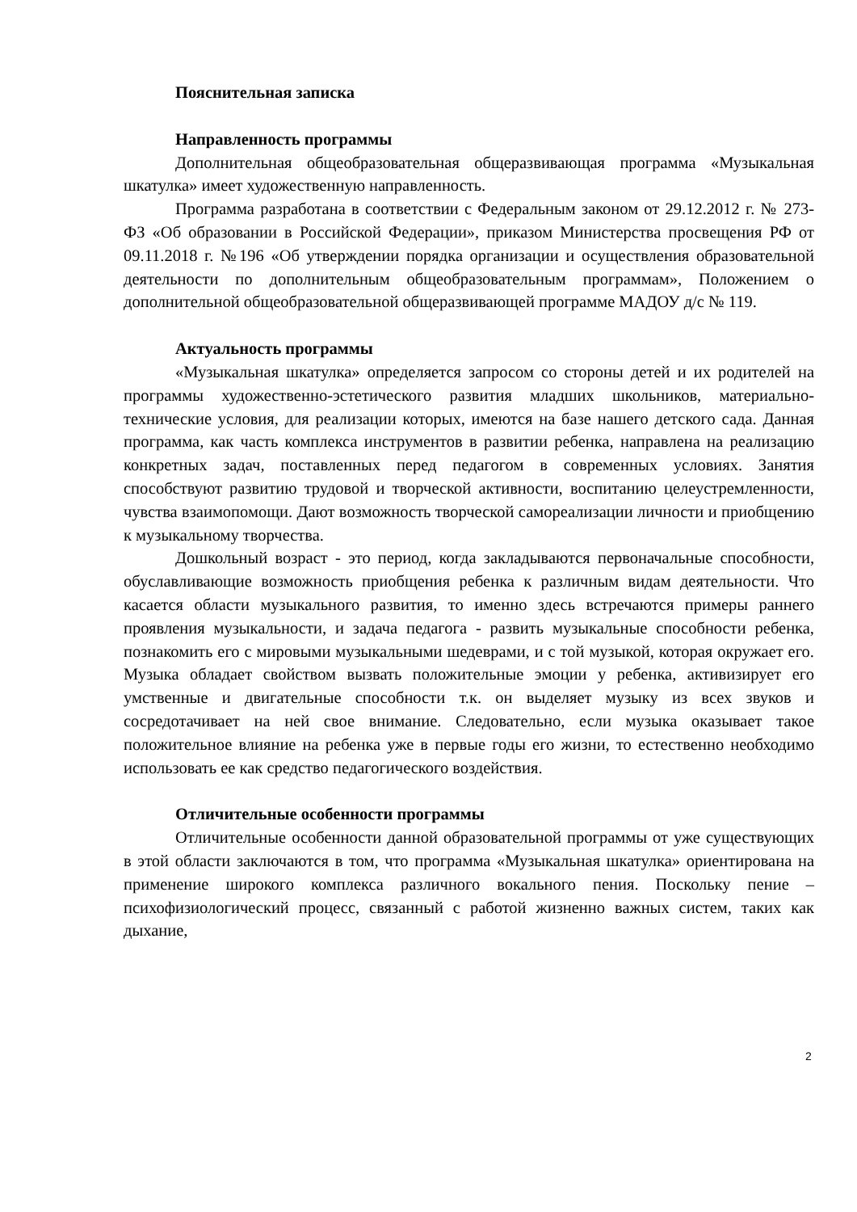Пояснительная записка
Направленность программы
Дополнительная общеобразовательная общеразвивающая программа «Музыкальная шкатулка» имеет художественную направленность.
Программа разработана в соответствии с Федеральным законом от 29.12.2012 г. № 273-ФЗ «Об образовании в Российской Федерации», приказом Министерства просвещения РФ от 09.11.2018 г. №196 «Об утверждении порядка организации и осуществления образовательной деятельности по дополнительным общеобразовательным программам», Положением о дополнительной общеобразовательной общеразвивающей программе МАДОУ д/с № 119.
Актуальность программы
«Музыкальная шкатулка» определяется запросом со стороны детей и их родителей на программы художественно-эстетического развития младших школьников, материально-технические условия, для реализации которых, имеются на базе нашего детского сада. Данная программа, как часть комплекса инструментов в развитии ребенка, направлена на реализацию конкретных задач, поставленных перед педагогом в современных условиях. Занятия способствуют развитию трудовой и творческой активности, воспитанию целеустремленности, чувства взаимопомощи. Дают возможность творческой самореализации личности и приобщению к музыкальному творчества.
Дошкольный возраст - это период, когда закладываются первоначальные способности, обуславливающие возможность приобщения ребенка к различным видам деятельности. Что касается области музыкального развития, то именно здесь встречаются примеры раннего проявления музыкальности, и задача педагога - развить музыкальные способности ребенка, познакомить его с мировыми музыкальными шедеврами, и с той музыкой, которая окружает его. Музыка обладает свойством вызвать положительные эмоции у ребенка, активизирует его умственные и двигательные способности т.к. он выделяет музыку из всех звуков и сосредотачивает на ней свое внимание. Следовательно, если музыка оказывает такое положительное влияние на ребенка уже в первые годы его жизни, то естественно необходимо использовать ее как средство педагогического воздействия.
Отличительные особенности программы
Отличительные особенности данной образовательной программы от уже существующих в этой области заключаются в том, что программа «Музыкальная шкатулка» ориентирована на применение широкого комплекса различного вокального пения. Поскольку пение – психофизиологический процесс, связанный с работой жизненно важных систем, таких как дыхание,
2